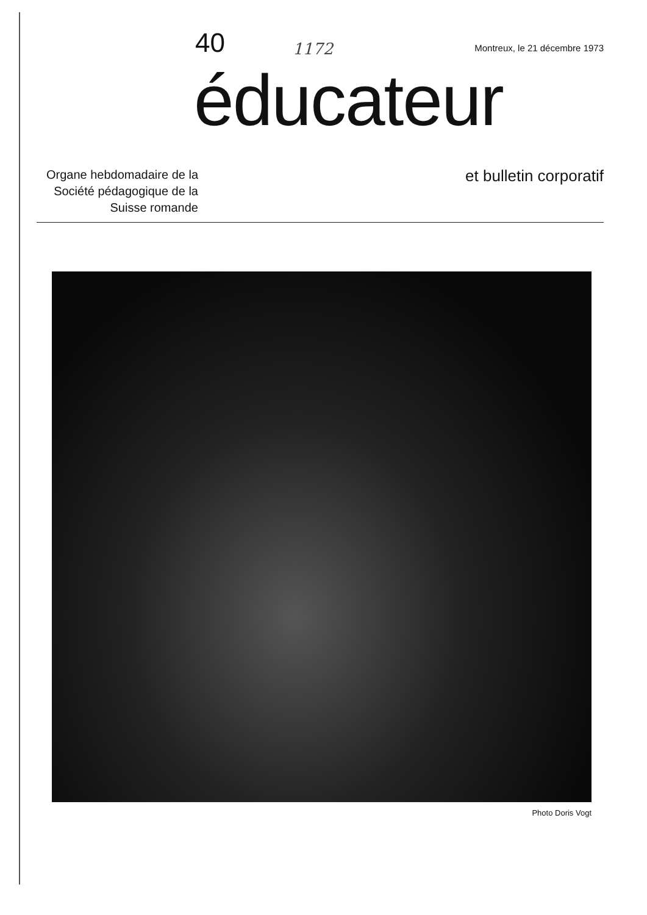40
1172
Montreux, le 21 décembre 1973
éducateur
Organe hebdomadaire de la Société pédagogique de la Suisse romande
et bulletin corporatif
Photo Doris Vogt